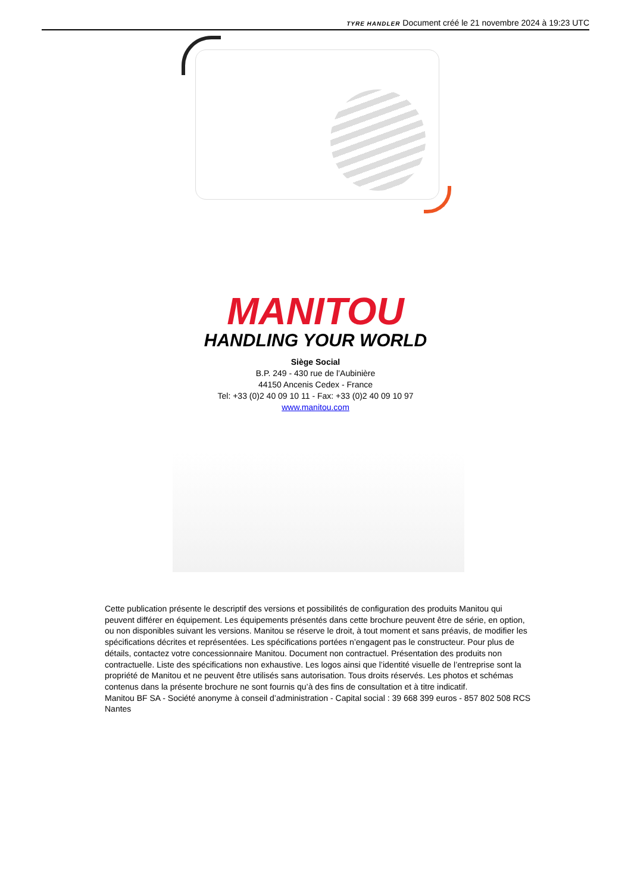TYRE HANDLER Document créé le 21 novembre 2024 à 19:23 UTC
MANITOU
HANDLING YOUR WORLD
Siège Social
B.P. 249 - 430 rue de l’Aubinière
44150 Ancenis Cedex - France
Tel: +33 (0)2 40 09 10 11 - Fax: +33 (0)2 40 09 10 97
www.manitou.com
Cette publication présente le descriptif des versions et possibilités de configuration des produits Manitou qui peuvent différer en équipement. Les équipements présentés dans cette brochure peuvent être de série, en option, ou non disponibles suivant les versions. Manitou se réserve le droit, à tout moment et sans préavis, de modifier les spécifications décrites et représentées. Les spécifications portées n’engagent pas le constructeur. Pour plus de détails, contactez votre concessionnaire Manitou. Document non contractuel. Présentation des produits non contractuelle. Liste des spécifications non exhaustive. Les logos ainsi que l’identité visuelle de l’entreprise sont la propriété de Manitou et ne peuvent être utilisés sans autorisation. Tous droits réservés. Les photos et schémas contenus dans la présente brochure ne sont fournis qu’à des fins de consultation et à titre indicatif.
Manitou BF SA - Société anonyme à conseil d’administration - Capital social : 39 668 399 euros - 857 802 508 RCS Nantes